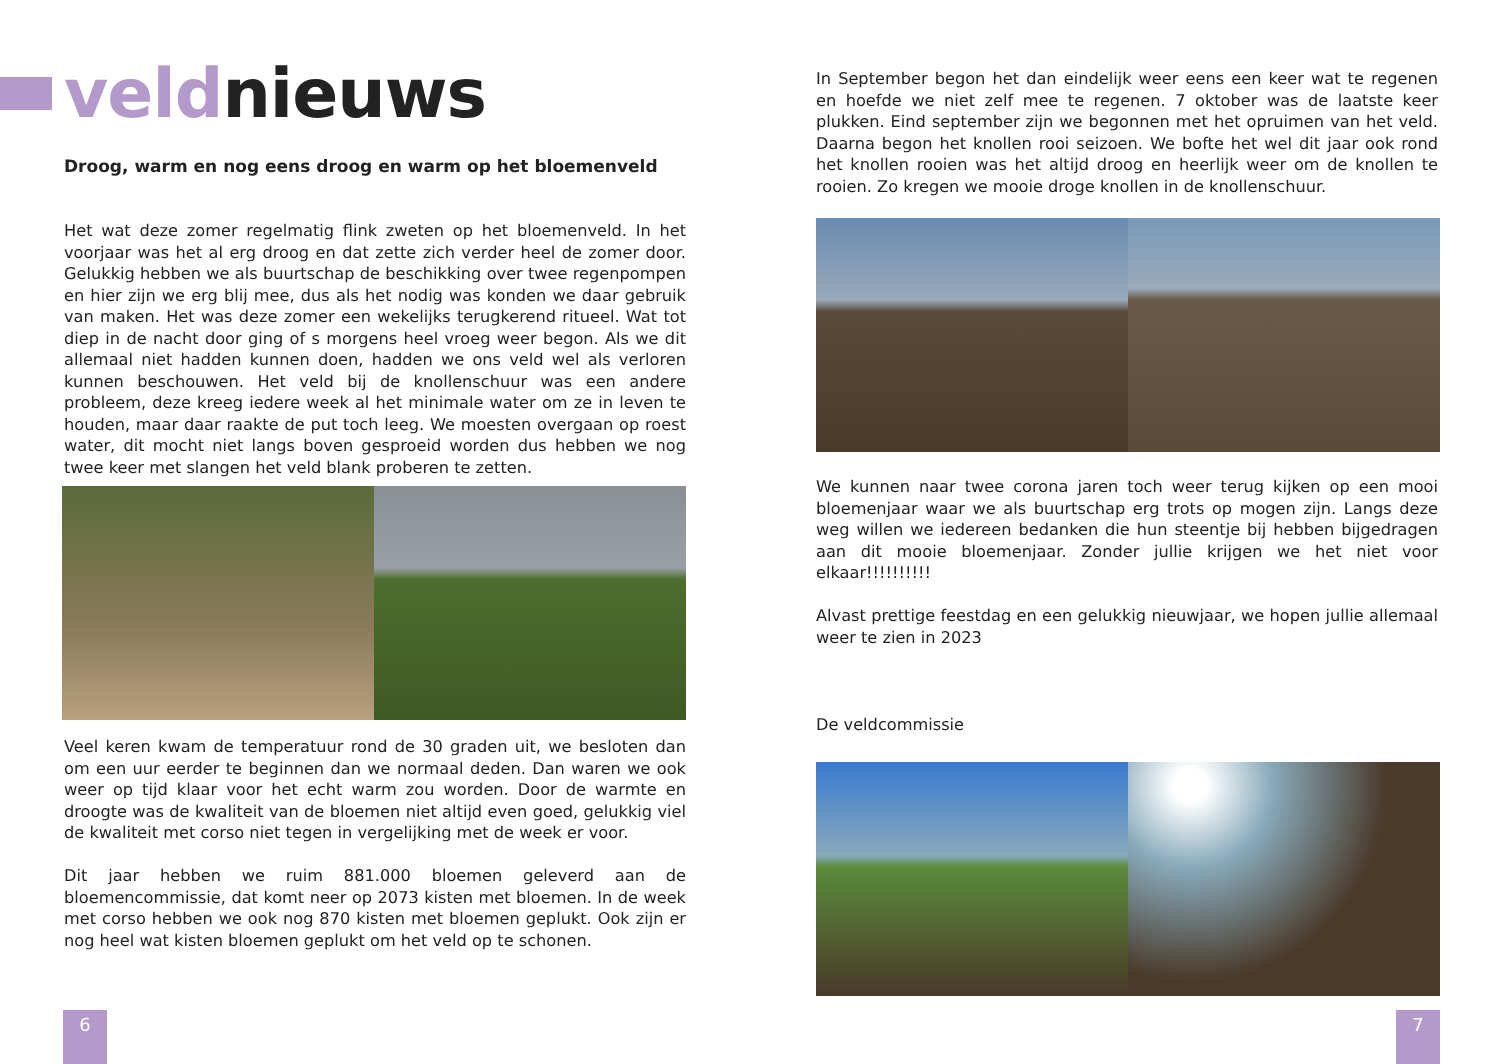veldnieuws
Droog, warm en nog eens droog en warm op het bloemenveld
Het wat deze zomer regelmatig flink zweten op het bloemenveld. In het voorjaar was het al erg droog en dat zette zich verder heel de zomer door. Gelukkig hebben we als buurtschap de beschikking over twee regenpompen en hier zijn we erg blij mee, dus als het nodig was konden we daar gebruik van maken. Het was deze zomer een wekelijks terugkerend ritueel. Wat tot diep in de nacht door ging of s morgens heel vroeg weer begon. Als we dit allemaal niet hadden kunnen doen, hadden we ons veld wel als verloren kunnen beschouwen. Het veld bij de knollenschuur was een andere probleem, deze kreeg iedere week al het minimale water om ze in leven te houden, maar daar raakte de put toch leeg. We moesten overgaan op roest water, dit mocht niet langs boven gesproeid worden dus hebben we nog twee keer met slangen het veld blank proberen te zetten.
Veel keren kwam de temperatuur rond de 30 graden uit, we besloten dan om een uur eerder te beginnen dan we normaal deden. Dan waren we ook weer op tijd klaar voor het echt warm zou worden. Door de warmte en droogte was de kwaliteit van de bloemen niet altijd even goed, gelukkig viel de kwaliteit met corso niet tegen in vergelijking met de week er voor.
Dit jaar hebben we ruim 881.000 bloemen geleverd aan de bloemencommissie, dat komt neer op 2073 kisten met bloemen. In de week met corso hebben we ook nog 870 kisten met bloemen geplukt. Ook zijn er nog heel wat kisten bloemen geplukt om het veld op te schonen.
6
In September begon het dan eindelijk weer eens een keer wat te regenen en hoefde we niet zelf mee te regenen. 7 oktober was de laatste keer plukken. Eind september zijn we begonnen met het opruimen van het veld. Daarna begon het knollen rooi seizoen. We bofte het wel dit jaar ook rond het knollen rooien was het altijd droog en heerlijk weer om de knollen te rooien. Zo kregen we mooie droge knollen in de knollenschuur.
We kunnen naar twee corona jaren toch weer terug kijken op een mooi bloemenjaar waar we als buurtschap erg trots op mogen zijn. Langs deze weg willen we iedereen bedanken die hun steentje bij hebben bijgedragen aan dit mooie bloemenjaar. Zonder jullie krijgen we het niet voor elkaar!!!!!!!!!!
Alvast prettige feestdag en een gelukkig nieuwjaar, we hopen jullie allemaal weer te zien in 2023
De veldcommissie
7